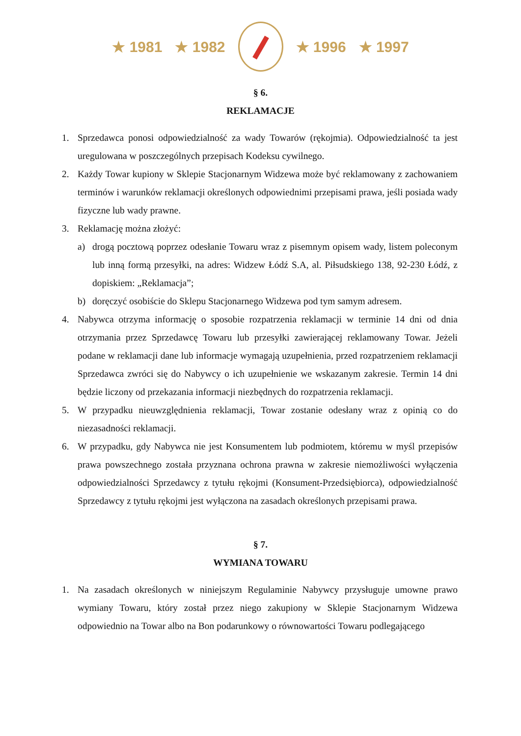★ 1981 ★ 1982 ★ 1996 ★ 1997
§ 6.
REKLAMACJE
1. Sprzedawca ponosi odpowiedzialność za wady Towarów (rękojmia). Odpowiedzialność ta jest uregulowana w poszczególnych przepisach Kodeksu cywilnego.
2. Każdy Towar kupiony w Sklepie Stacjonarnym Widzewa może być reklamowany z zachowaniem terminów i warunków reklamacji określonych odpowiednimi przepisami prawa, jeśli posiada wady fizyczne lub wady prawne.
3. Reklamację można złożyć:
a) drogą pocztową poprzez odesłanie Towaru wraz z pisemnym opisem wady, listem poleconym lub inną formą przesyłki, na adres: Widzew Łódź S.A, al. Piłsudskiego 138, 92-230 Łódź, z dopiskiem: „Reklamacja”;
b) doręczyć osobiście do Sklepu Stacjonarnego Widzewa pod tym samym adresem.
4. Nabywca otrzyma informację o sposobie rozpatrzenia reklamacji w terminie 14 dni od dnia otrzymania przez Sprzedawcę Towaru lub przesyłki zawierającej reklamowany Towar. Jeżeli podane w reklamacji dane lub informacje wymagają uzupełnienia, przed rozpatrzeniem reklamacji Sprzedawca zwróci się do Nabywcy o ich uzupełnienie we wskazanym zakresie. Termin 14 dni będzie liczony od przekazania informacji niezbędnych do rozpatrzenia reklamacji.
5. W przypadku nieuwzględnienia reklamacji, Towar zostanie odesłany wraz z opinią co do niezasadności reklamacji.
6. W przypadku, gdy Nabywca nie jest Konsumentem lub podmiotem, któremu w myśl przepisów prawa powszechnego została przyznana ochrona prawna w zakresie niemożliwości wyłączenia odpowiedzialności Sprzedawcy z tytułu rękojmi (Konsument-Przedsiębiorca), odpowiedzialność Sprzedawcy z tytułu rękojmi jest wyłączona na zasadach określonych przepisami prawa.
§ 7.
WYMIANA TOWARU
1. Na zasadach określonych w niniejszym Regulaminie Nabywcy przysługuje umowne prawo wymiany Towaru, który został przez niego zakupiony w Sklepie Stacjonarnym Widzewa odpowiednio na Towar albo na Bon podarunkowy o równowartości Towaru podlegającego